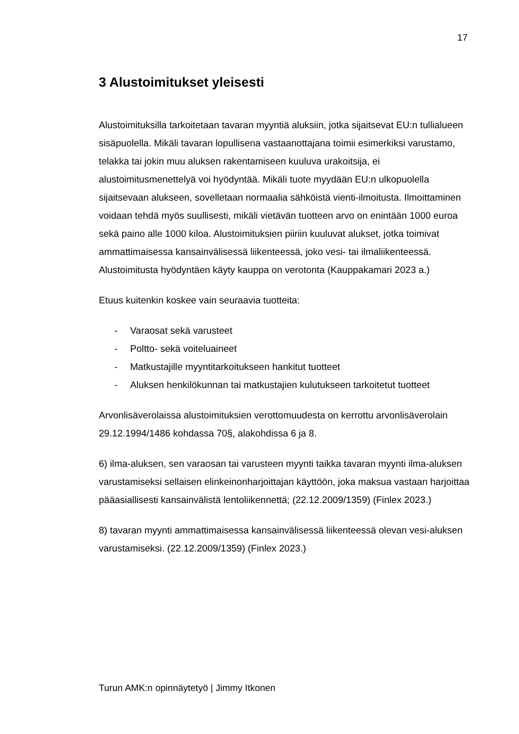17
3 Alustoimitukset yleisesti
Alustoimituksilla tarkoitetaan tavaran myyntiä aluksiin, jotka sijaitsevat EU:n tullialueen sisäpuolella. Mikäli tavaran lopullisena vastaanottajana toimii esimerkiksi varustamo, telakka tai jokin muu aluksen rakentamiseen kuuluva urakoitsija, ei alustoimitusmenettelyä voi hyödyntää. Mikäli tuote myydään EU:n ulkopuolella sijaitsevaan alukseen, sovelletaan normaalia sähköistä vienti-ilmoitusta. Ilmoittaminen voidaan tehdä myös suullisesti, mikäli vietävän tuotteen arvo on enintään 1000 euroa sekä paino alle 1000 kiloa. Alustoimituksien piiriin kuuluvat alukset, jotka toimivat ammattimaisessa kansainvälisessä liikenteessä, joko vesi- tai ilmaliikenteessä. Alustoimitusta hyödyntäen käyty kauppa on verotonta (Kauppakamari 2023 a.)
Etuus kuitenkin koskee vain seuraavia tuotteita:
- Varaosat sekä varusteet
- Poltto- sekä voiteluaineet
- Matkustajille myyntitarkoitukseen hankitut tuotteet
- Aluksen henkilökunnan tai matkustajien kulutukseen tarkoitetut tuotteet
Arvonlisäverolaissa alustoimituksien verottomuudesta on kerrottu arvonlisäverolain 29.12.1994/1486 kohdassa 70§, alakohdissa 6 ja 8.
6) ilma-aluksen, sen varaosan tai varusteen myynti taikka tavaran myynti ilma-aluksen varustamiseksi sellaisen elinkeinonharjoittajan käyttöön, joka maksua vastaan harjoittaa pääasiallisesti kansainvälistä lentoliikennettä; (22.12.2009/1359) (Finlex 2023.)
8) tavaran myynti ammattimaisessa kansainvälisessä liikenteessä olevan vesi-aluksen varustamiseksi. (22.12.2009/1359) (Finlex 2023.)
Turun AMK:n opinnäytetyö | Jimmy Itkonen